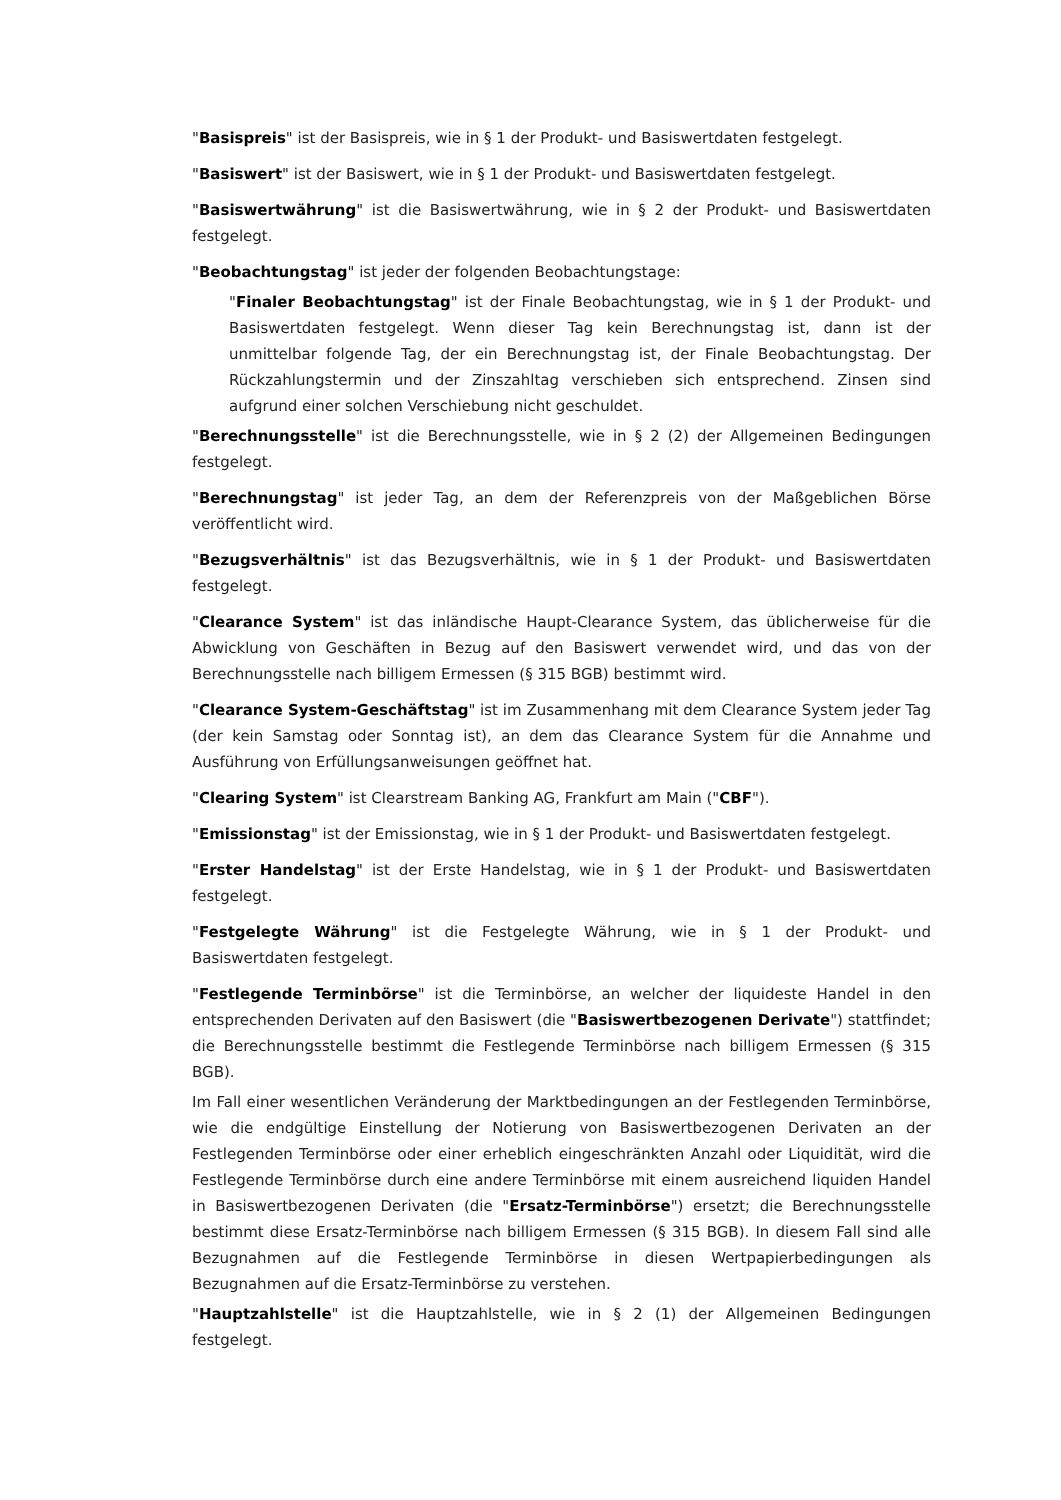"Basispreis" ist der Basispreis, wie in § 1 der Produkt- und Basiswertdaten festgelegt.
"Basiswert" ist der Basiswert, wie in § 1 der Produkt- und Basiswertdaten festgelegt.
"Basiswertwährung" ist die Basiswertwährung, wie in § 2 der Produkt- und Basiswertdaten festgelegt.
"Beobachtungstag" ist jeder der folgenden Beobachtungstage:
"Finaler Beobachtungstag" ist der Finale Beobachtungstag, wie in § 1 der Produkt- und Basiswertdaten festgelegt. Wenn dieser Tag kein Berechnungstag ist, dann ist der unmittelbar folgende Tag, der ein Berechnungstag ist, der Finale Beobachtungstag. Der Rückzahlungstermin und der Zinszahltag verschieben sich entsprechend. Zinsen sind aufgrund einer solchen Verschiebung nicht geschuldet.
"Berechnungsstelle" ist die Berechnungsstelle, wie in § 2 (2) der Allgemeinen Bedingungen festgelegt.
"Berechnungstag" ist jeder Tag, an dem der Referenzpreis von der Maßgeblichen Börse veröffentlicht wird.
"Bezugsverhältnis" ist das Bezugsverhältnis, wie in § 1 der Produkt- und Basiswertdaten festgelegt.
"Clearance System" ist das inländische Haupt-Clearance System, das üblicherweise für die Abwicklung von Geschäften in Bezug auf den Basiswert verwendet wird, und das von der Berechnungsstelle nach billigem Ermessen (§ 315 BGB) bestimmt wird.
"Clearance System-Geschäftstag" ist im Zusammenhang mit dem Clearance System jeder Tag (der kein Samstag oder Sonntag ist), an dem das Clearance System für die Annahme und Ausführung von Erfüllungsanweisungen geöffnet hat.
"Clearing System" ist Clearstream Banking AG, Frankfurt am Main ("CBF").
"Emissionstag" ist der Emissionstag, wie in § 1 der Produkt- und Basiswertdaten festgelegt.
"Erster Handelstag" ist der Erste Handelstag, wie in § 1 der Produkt- und Basiswertdaten festgelegt.
"Festgelegte Währung" ist die Festgelegte Währung, wie in § 1 der Produkt- und Basiswertdaten festgelegt.
"Festlegende Terminbörse" ist die Terminbörse, an welcher der liquideste Handel in den entsprechenden Derivaten auf den Basiswert (die "Basiswertbezogenen Derivate") stattfindet; die Berechnungsstelle bestimmt die Festlegende Terminbörse nach billigem Ermessen (§ 315 BGB).
Im Fall einer wesentlichen Veränderung der Marktbedingungen an der Festlegenden Terminbörse, wie die endgültige Einstellung der Notierung von Basiswertbezogenen Derivaten an der Festlegenden Terminbörse oder einer erheblich eingeschränkten Anzahl oder Liquidität, wird die Festlegende Terminbörse durch eine andere Terminbörse mit einem ausreichend liquiden Handel in Basiswertbezogenen Derivaten (die "Ersatz-Terminbörse") ersetzt; die Berechnungsstelle bestimmt diese Ersatz-Terminbörse nach billigem Ermessen (§ 315 BGB). In diesem Fall sind alle Bezugnahmen auf die Festlegende Terminbörse in diesen Wertpapierbedingungen als Bezugnahmen auf die Ersatz-Terminbörse zu verstehen.
"Hauptzahlstelle" ist die Hauptzahlstelle, wie in § 2 (1) der Allgemeinen Bedingungen festgelegt.